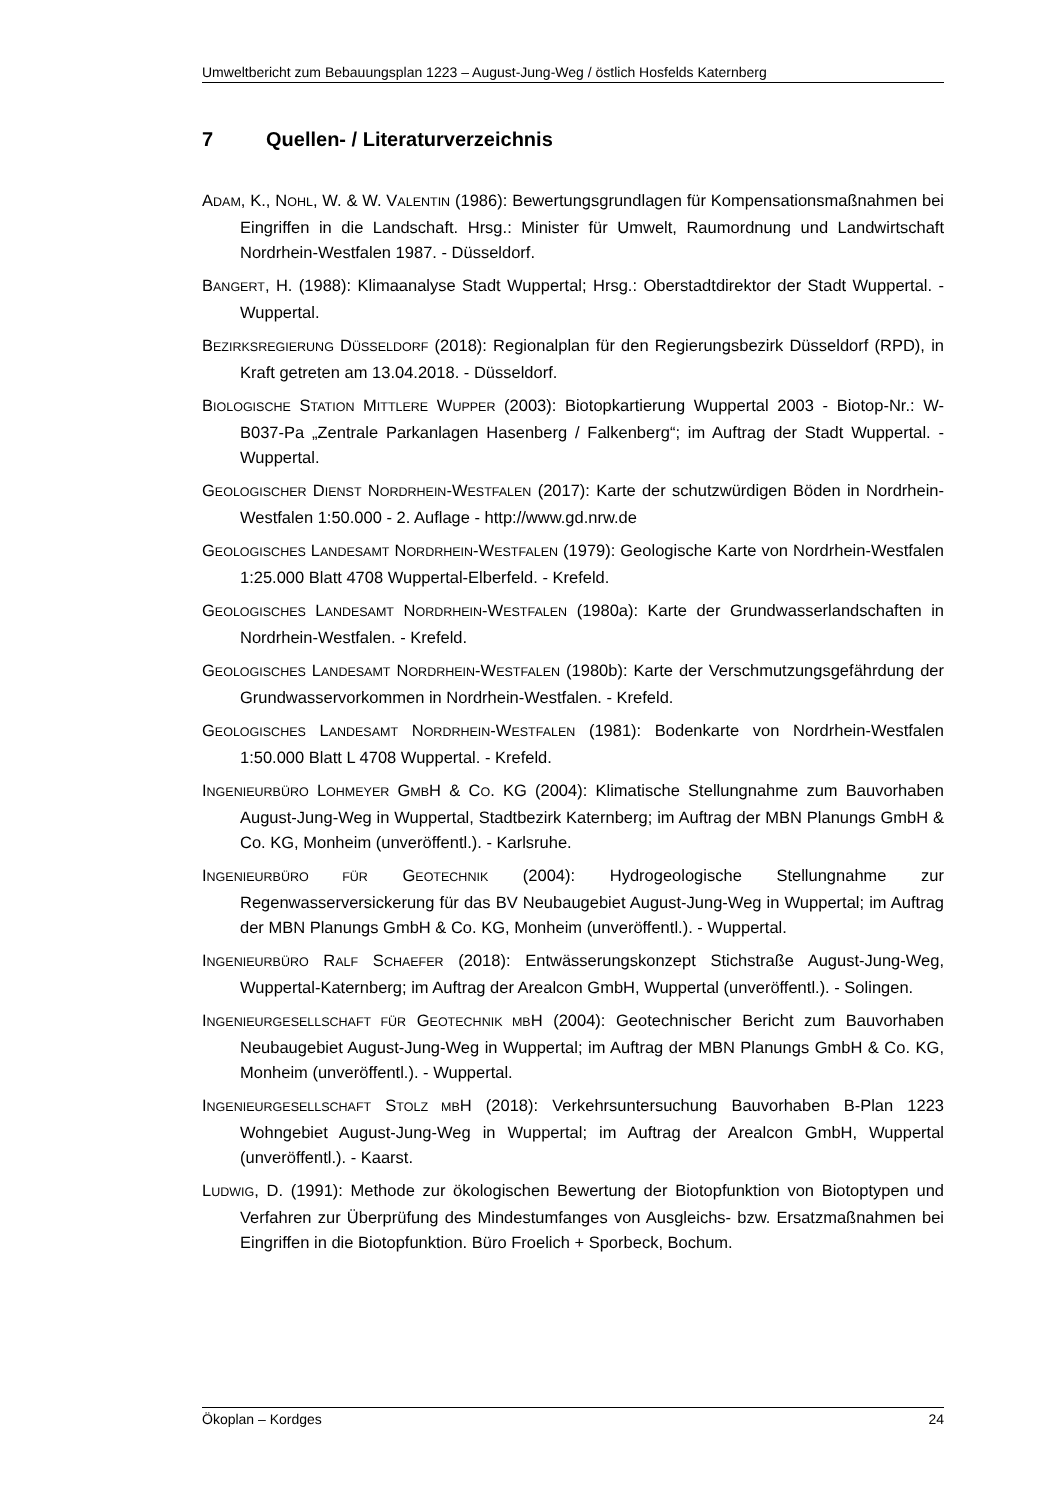Umweltbericht zum Bebauungsplan 1223 – August-Jung-Weg / östlich Hosfelds Katernberg
7 Quellen- / Literaturverzeichnis
ADAM, K., NOHL, W. & W. VALENTIN (1986): Bewertungsgrundlagen für Kompensationsmaßnahmen bei Eingriffen in die Landschaft. Hrsg.: Minister für Umwelt, Raumordnung und Landwirtschaft Nordrhein-Westfalen 1987. - Düsseldorf.
BANGERT, H. (1988): Klimaanalyse Stadt Wuppertal; Hrsg.: Oberstadtdirektor der Stadt Wuppertal. - Wuppertal.
BEZIRKSREGIERUNG DÜSSELDORF (2018): Regionalplan für den Regierungsbezirk Düsseldorf (RPD), in Kraft getreten am 13.04.2018. - Düsseldorf.
BIOLOGISCHE STATION MITTLERE WUPPER (2003): Biotopkartierung Wuppertal 2003 - Biotop-Nr.: W-B037-Pa „Zentrale Parkanlagen Hasenberg / Falkenberg“; im Auftrag der Stadt Wuppertal. - Wuppertal.
GEOLOGISCHER DIENST NORDRHEIN-WESTFALEN (2017): Karte der schutzwürdigen Böden in Nordrhein-Westfalen 1:50.000 - 2. Auflage - http://www.gd.nrw.de
GEOLOGISCHES LANDESAMT NORDRHEIN-WESTFALEN (1979): Geologische Karte von Nordrhein-Westfalen 1:25.000 Blatt 4708 Wuppertal-Elberfeld. - Krefeld.
GEOLOGISCHES LANDESAMT NORDRHEIN-WESTFALEN (1980a): Karte der Grundwasserlandschaften in Nordrhein-Westfalen. - Krefeld.
GEOLOGISCHES LANDESAMT NORDRHEIN-WESTFALEN (1980b): Karte der Verschmutzungsgefährdung der Grundwasservorkommen in Nordrhein-Westfalen. - Krefeld.
GEOLOGISCHES LANDESAMT NORDRHEIN-WESTFALEN (1981): Bodenkarte von Nordrhein-Westfalen 1:50.000 Blatt L 4708 Wuppertal. - Krefeld.
INGENIEURBÜRO LOHMEYER GMBH & CO. KG (2004): Klimatische Stellungnahme zum Bauvorhaben August-Jung-Weg in Wuppertal, Stadtbezirk Katernberg; im Auftrag der MBN Planungs GmbH & Co. KG, Monheim (unveröffentl.). - Karlsruhe.
INGENIEURBÜRO FÜR GEOTECHNIK (2004): Hydrogeologische Stellungnahme zur Regenwasserversickerung für das BV Neubaugebiet August-Jung-Weg in Wuppertal; im Auftrag der MBN Planungs GmbH & Co. KG, Monheim (unveröffentl.). - Wuppertal.
INGENIEURBÜRO RALF SCHAEFER (2018): Entwässerungskonzept Stichstraße August-Jung-Weg, Wuppertal-Katernberg; im Auftrag der Arealcon GmbH, Wuppertal (unveröffentl.). - Solingen.
INGENIEURGESELLSCHAFT FÜR GEOTECHNIK MBH (2004): Geotechnischer Bericht zum Bauvorhaben Neubaugebiet August-Jung-Weg in Wuppertal; im Auftrag der MBN Planungs GmbH & Co. KG, Monheim (unveröffentl.). - Wuppertal.
INGENIEURGESELLSCHAFT STOLZ MBH (2018): Verkehrsuntersuchung Bauvorhaben B-Plan 1223 Wohngebiet August-Jung-Weg in Wuppertal; im Auftrag der Arealcon GmbH, Wuppertal (unveröffentl.). - Kaarst.
LUDWIG, D. (1991): Methode zur ökologischen Bewertung der Biotopfunktion von Biotoptypen und Verfahren zur Überprüfung des Mindestumfanges von Ausgleichs- bzw. Ersatzmaßnahmen bei Eingriffen in die Biotopfunktion. Büro Froelich + Sporbeck, Bochum.
Ökoplan – Kordges 24